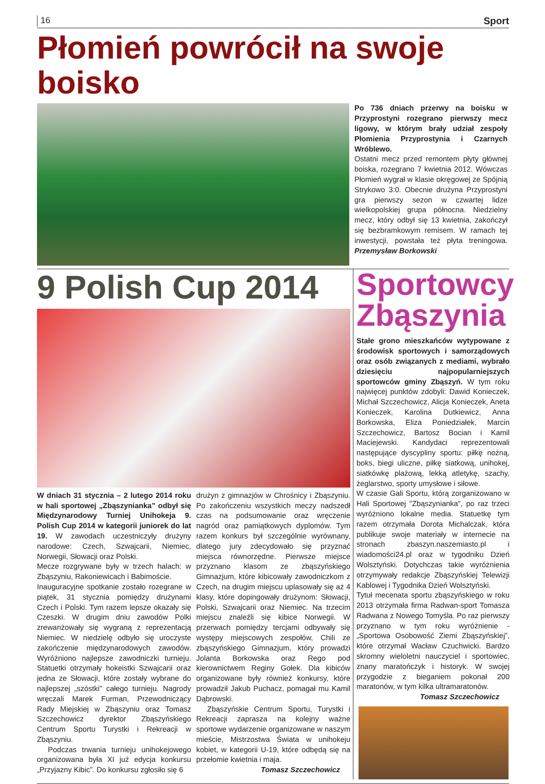16 Sport
Płomień powrócił na swoje boisko
Po 736 dniach przerwy na boisku w Przyprostyni rozegrano pierwszy mecz ligowy, w którym brały udział zespoły Płomienia Przyprostynia i Czarnych Wróblewo.
Ostatni mecz przed remontem płyty głównej boiska, rozegrano 7 kwietnia 2012. Wówczas Płomień wygrał w klasie okręgowej ze Spójnią Strykowo 3:0. Obecnie drużyna Przyprostyni gra pierwszy sezon w czwartej lidze wielkopolskiej grupa północna. Niedzielny mecz, który odbył się 13 kwietnia, zakończył się bezbramkowym remisem. W ramach tej inwestycji, powstała też płyta treningowa. Przemysław Borkowski
9 Polish Cup 2014
W dniach 31 stycznia – 2 lutego 2014 roku w hali sportowej „Zbąszynianka” odbył się Międzynarodowy Turniej Unihokeja 9. Polish Cup 2014 w kategorii juniorek do lat 19. W zawodach uczestniczyły drużyny narodowe: Czech, Szwajcarii, Niemiec, Norwegii, Słowacji oraz Polski.
Mecze rozgrywane były w trzech halach: w Zbąszyniu, Rakoniewicach i Babimoście.
Inauguracyjne spotkanie zostało rozegrane w piątek, 31 stycznia pomiędzy drużynami Czech i Polski. Tym razem lepsze okazały się Czeszki. W drugim dniu zawodów Polki zrewanżowały się wygraną z reprezentacją Niemiec. W niedzielę odbyło się uroczyste zakończenie międzynarodowych zawodów. Wyróżniono najlepsze zawodniczki turnieju. Statuetki otrzymały hokeistki Szwajcarii oraz jedna ze Słowacji, które zostały wybrane do najlepszej „szóstki” całego turnieju. Nagrody wręczali Marek Furman, Przewodniczący Rady Miejskiej w Zbąszyniu oraz Tomasz Szczechowicz dyrektor Zbąszyńskiego Centrum Sportu Turystki i Rekreacji w Zbąszyniu.
Podczas trwania turnieju unihokejowego organizowana była XI już edycja konkursu „Przyjazny Kibic”. Do konkursu zgłosiło się 6
drużyn z gimnazjów w Chrośnicy i Zbąszyniu. Po zakończeniu wszystkich meczy nadszedł czas na podsumowanie oraz wręczenie nagród oraz pamiątkowych dyplomów. Tym razem konkurs był szczególnie wyrównany, dlatego jury zdecydowało się przyznać miejsca równorzędne. Pierwsze miejsce przyznano klasom ze zbąszyńskiego Gimnazjum, które kibicowały zawodniczkom z Czech, na drugim miejscu uplasowały się aż 4 klasy, które dopingowały drużynom: Słowacji, Polski, Szwajcarii oraz Niemiec. Na trzecim miejscu znaleźli się kibice Norwegii. W przerwach pomiędzy tercjami odbywały się występy miejscowych zespołów, Chili ze zbąszyńskiego Gimnazjum, który prowadzi Jolanta Borkowska oraz Rego pod kierownictwem Reginy Gołek. Dla kibiców organizowane były również konkursy, które prowadził Jakub Puchacz, pomagał mu Kamil Dąbrowski.
Zbąszyńskie Centrum Sportu, Turystki i Rekreacji zaprasza na kolejny ważne sportowe wydarzenie organizowane w naszym mieście, Mistrzostwa Świata w unihokeju kobiet, w kategorii U-19, które odbędą się na przełomie kwietnia i maja.
Tomasz Szczechowicz
Sportowcy Zbąszynia
Stałe grono mieszkańców wytypowane z środowisk sportowych i samorządowych oraz osób związanych z mediami, wybrało dziesięciu najpopularniejszych sportowców gminy Zbąszyń. W tym roku najwięcej punktów zdobyli: Dawid Konieczek, Michał Szczechowicz, Alicja Konieczek, Aneta Konieczek, Karolina Dutkiewicz, Anna Borkowska, Eliza Poniedziałek, Marcin Szczechowicz, Bartosz Bocian i Kamil Maciejewski. Kandydaci reprezentowali następujące dyscypliny sportu: piłkę nożną, boks, biegi uliczne, piłkę siatkową, unihokej, siatkówkę plażową, lekką atletykę, szachy, żeglarstwo, sporty umysłowe i siłowe.
W czasie Gali Sportu, którą zorganizowano w Hali Sportowej "Zbąszynianka", po raz trzeci wyróżniono lokalne media. Statuetkę tym razem otrzymała Dorota Michalczak, która publikuje swoje materiały w internecie na stronach zbaszyn.naszemiasto.pl i wiadomości24.pl oraz w tygodniku Dzień Wolsztyński. Dotychczas takie wyróżnienia otrzymywały redakcje Zbąszyńskiej Telewizji Kablowej i Tygodnika Dzień Wolsztyński.
Tytuł mecenata sportu zbąszyńskiego w roku 2013 otrzymała firma Radwan-sport Tomasza Radwana z Nowego Tomyśla. Po raz pierwszy przyznano w tym roku wyróżnienie - „Sportowa Osobowość Ziemi Zbąszyńskiej”, które otrzymał Wacław Czuchwicki. Bardzo skromny wieloletni nauczyciel i sportowiec, znany maratończyk i historyk. W swojej przygodzie z bieganiem pokonał 200 maratonów, w tym kilka ultramaratonów.
Tomasz Szczechowicz